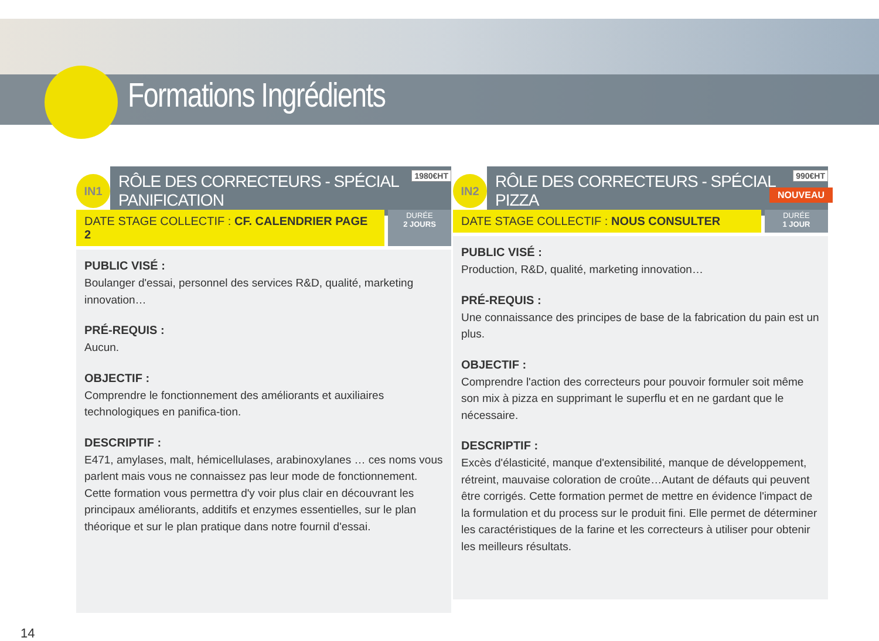Formations Ingrédients
IN1
RÔLE DES CORRECTEURS - SPÉCIAL PANIFICATION
1980€HT
DATE STAGE COLLECTIF : CF. CALENDRIER PAGE 2
DURÉE
2 JOURS
PUBLIC VISÉ :
Boulanger d'essai, personnel des services R&D, qualité, marketing innovation…
PRÉ-REQUIS :
Aucun.
OBJECTIF :
Comprendre le fonctionnement des améliorants et auxiliaires technologiques en panifica-tion.
DESCRIPTIF :
E471, amylases, malt, hémicellulases, arabinoxylanes … ces noms vous parlent mais vous ne connaissez pas leur mode de fonctionnement. Cette formation vous permettra d'y voir plus clair en découvrant les principaux améliorants, additifs et enzymes essentielles, sur le plan théorique et sur le plan pratique dans notre fournil d'essai.
IN2
RÔLE DES CORRECTEURS - SPÉCIAL PIZZA
990€HT
NOUVEAU
DATE STAGE COLLECTIF : NOUS CONSULTER
DURÉE
1 JOUR
PUBLIC VISÉ :
Production, R&D, qualité, marketing innovation…
PRÉ-REQUIS :
Une connaissance des principes de base de la fabrication du pain est un plus.
OBJECTIF :
Comprendre l'action des correcteurs pour pouvoir formuler soit même son mix à pizza en supprimant le superflu et en ne gardant que le nécessaire.
DESCRIPTIF :
Excès d'élasticité, manque d'extensibilité, manque de développement, rétreint, mauvaise coloration de croûte…Autant de défauts qui peuvent être corrigés. Cette formation permet de mettre en évidence l'impact de la formulation et du process sur le produit fini. Elle permet de déterminer les caractéristiques de la farine et les correcteurs à utiliser pour obtenir les meilleurs résultats.
14